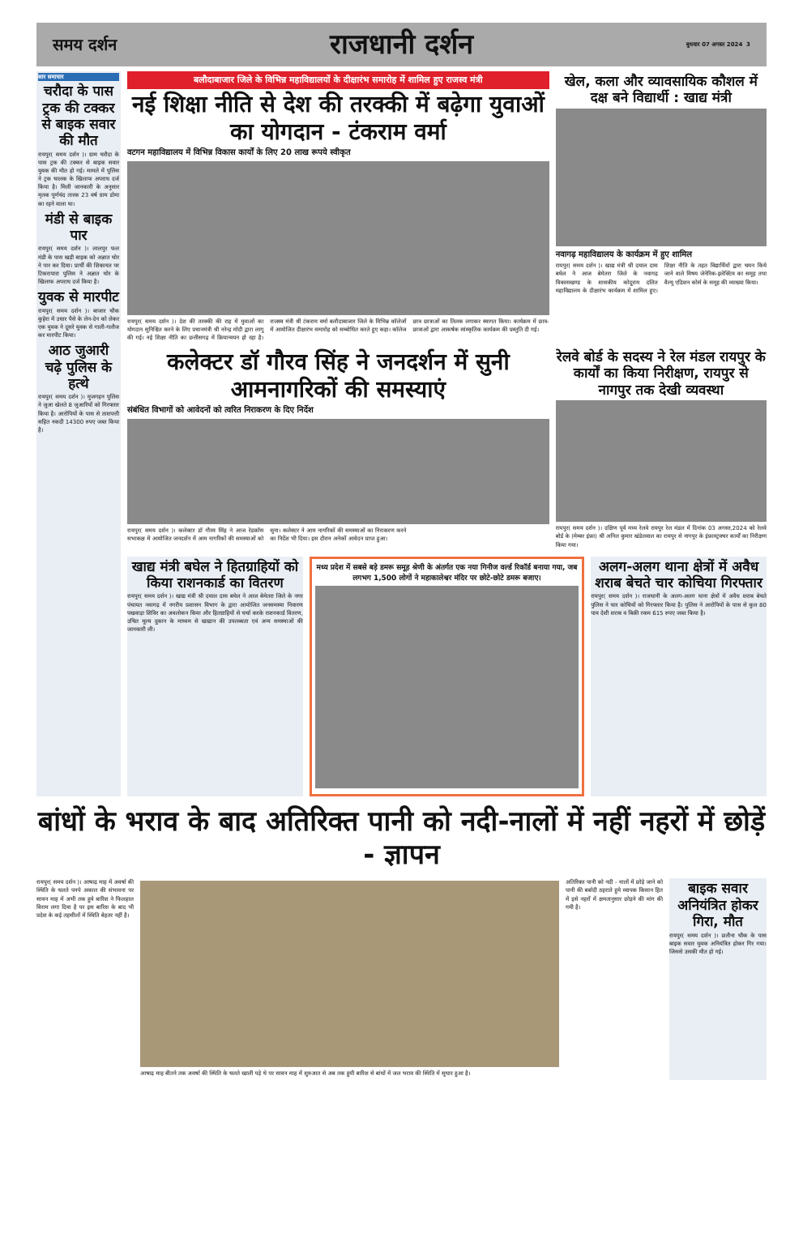समय दर्शन राजधानी दर्शन बुधवार 07 अगस्त 2024 3
सार समाचार
चरौदा के पास ट्रक की टक्कर से बाइक सवार की मौत
रायपुर( समय दर्शन )। ग्राम चरौदा के पास ट्रक की टक्कर से बाइक सवार युवक की मौत हो गई। मामले में पुलिस ने ट्रक चालक के खिलाफ अपराध दर्ज किया है। मिली जानकारी के अनुसार मृतक पूर्णचंद तारक 23 वर्ष ग्राम डोमा का रहने वाला था।
मंडी से बाइक पार
रायपुर( समय दर्शन )। लालपुर फल मंडी के पास खड़ी बाइक को अज्ञात चोर ने पार कर दिया। प्रार्थी की शिकायत पर टिकरापारा पुलिस ने अज्ञात चोर के खिलाफ अपराध दर्ज किया है।
युवक से मारपीट
रायपुर( समय दर्शन )। बाजार चौक कुहेरा में उधार पैसे के लेन-देन को लेकर एक युवक ने दूसरे युवक से गाली-गलौज कर मारपीट किया।
आठ जुआरी चढ़े पुलिस के हत्थे
रायपुर( समय दर्शन )। मुजगहन पुलिस ने जुआ खेलते 8 जुआरियों को गिरफ्तार किया है। आरोपियों के पास से ताशपत्ती सहित नकदी 14300 रुपए जब्त किया है।
बलौदाबाजार जिले के विभिन्न महाविद्यालयों के दीक्षारंभ समारोह में शामिल हुए राजस्व मंत्री
नई शिक्षा नीति से देश की तरक्की में बढ़ेगा युवाओं का योगदान - टंकराम वर्मा
वटगन महाविद्यालय में विभिन्न विकास कार्यों के लिए 20 लाख रूपये स्वीकृत
रायपुर( समय दर्शन )। देश की तरक्की की राह में युवाओं का योगदान सुनिश्चित करने के लिए प्रधानमंत्री श्री नरेन्द्र मोदी द्वारा लागू की गई। नई शिक्षा नीति का छत्तीसगढ़ में क्रियान्वयन हो रहा है। राजस्व मंत्री श्री टंकराम वर्मा बलौदाबाजार जिले के विभिन्न कॉलेजों में आयोजित दीक्षारंभ समारोह को सम्बोधित करते हुए कहा। कॉलेज छात्र छात्राओं का तिलक लगाकर स्वागत किया। कार्यक्रम में छात्र-छात्राओं द्वारा आकर्षक सांस्कृतिक कार्यक्रम की प्रस्तुति दी गई।
खेल, कला और व्यावसायिक कौशल में दक्ष बने विद्यार्थी : खाद्य मंत्री
नवागढ़ महाविद्यालय के कार्यक्रम में हुए शामिल
रायपुर( समय दर्शन )। खाद्य मंत्री श्री दयाल दास बघेल ने आज बेमेतरा जिले के नवागढ़ विकासखण्ड के शासकीय कोदूराम दलित महाविद्यालय के दीक्षारंभ कार्यक्रम में शामिल हुए। शिक्षा नीति के तहत विद्यार्थियों द्वारा चयन किये जाने वाले विषय जेनेरिक-इलेक्टिव का समूह तथा वैल्यू एडिशन कोर्स के समूह की व्याख्या किया।
कलेक्टर डॉ गौरव सिंह ने जनदर्शन में सुनी आमनागरिकों की समस्याएं
संबंधित विभागों को आवेदनों को त्वरित निराकरण के दिए निर्देश
रायपुर( समय दर्शन )। कलेक्टर डॉ गौरव सिंह ने आज रेडक्रॉस सभाकक्ष में आयोजित जनदर्शन में आम नागरिकों की समस्याओं को सुना। कलेक्टर ने आम नागरिकों की समस्याओं का निराकरण करने का निर्देश भी दिया। इस दौरान अनेकों आवेदन प्राप्त हुआ।
रेलवे बोर्ड के सदस्य ने रेल मंडल रायपुर के कार्यों का किया निरीक्षण, रायपुर से नागपुर तक देखी व्यवस्था
रायपुर( समय दर्शन )। दक्षिण पूर्व मध्य रेलवे रायपुर रेल मंडल में दिनांक 03 अगस्त,2024 को रेलवे बोर्ड के (मेम्बर इंफ्रा) श्री अनिल कुमार खंडेलवाल का रायपुर से नागपुर के इंफ्रास्ट्रक्चर कार्यों का निरीक्षण किया गया।
खाद्य मंत्री बघेल ने हितग्राहियों को किया राशनकार्ड का वितरण
रायपुर( समय दर्शन )। खाद्य मंत्री श्री दयाल दास बघेल ने आज बेमेतरा जिले के नगर पंचायत नवागढ़ में नगरीय प्रशासन विभाग के द्वारा आयोजित जनसमस्या निवारण पखवाड़ा शिविर का अवलोकन किया और हितग्राहियों से चर्चा करके राशनकार्ड वितरण, उचित मूल्य दुकान के माध्यम से खाद्यान की उपलब्धता एवं अन्य समस्याओं की जानकारी ली।
मध्य प्रदेश में सबसे बड़े डमरू समूह श्रेणी के अंतर्गत एक नया गिनीज वर्ल्ड रिकॉर्ड बनाया गया, जब लगभग 1,500 लोगों ने महाकालेश्वर मंदिर पर छोटे-छोटे डमरू बजाए।
अलग-अलग थाना क्षेत्रों में अवैध शराब बेचते चार कोचिया गिरफ्तार
रायपुर( समय दर्शन )। राजधानी के अलग-अलग थाना क्षेत्रों में अवैध शराब बेचते पुलिस ने चार कोचियों को गिरफ्तार किया है। पुलिस ने आरोपियों के पास से कुल 80 पाव देशी शराब व बिक्री रकम 615 रुपए जब्त किया है।
बांधों के भराव के बाद अतिरिक्त पानी को नदी-नालों में नहीं नहरों में छोड़ें - ज्ञापन
रायपुर( समय दर्शन )। आषाढ़ माह में अवर्षा की स्थिति के चलते पनपे अकाल की संभावना पर सावन माह में अभी तक हुये बारिश ने फिलहाल विराम लगा दिया है पर इस बारिश के बाद भी प्रदेश के कई तहसीलों में स्थिति बेहतर नहीं है।
आषाढ़ माह बीतने तक अवर्षा की स्थिति के चलते खाली पड़े थे पर सावन माह में शुरुआत से अब तक हुयी बारिश से बांधों में जल भराव की स्थिति में सुधार हुआ है।
अतिरिक्त पानी को नदी - नालों में छोड़े जाने को पानी की बर्बादी ठहराते हुये व्यापक किसान हित में इसे नहरों में क्षमतानुसार छोड़ने की मांग की गयी है।
बाइक सवार अनियंत्रित होकर गिरा, मौत
रायपुर( समय दर्शन )। छतौना चौक के पास बाइक सवार युवक अनियंत्रित होकर गिर गया। जिससे उसकी मौत हो गई।